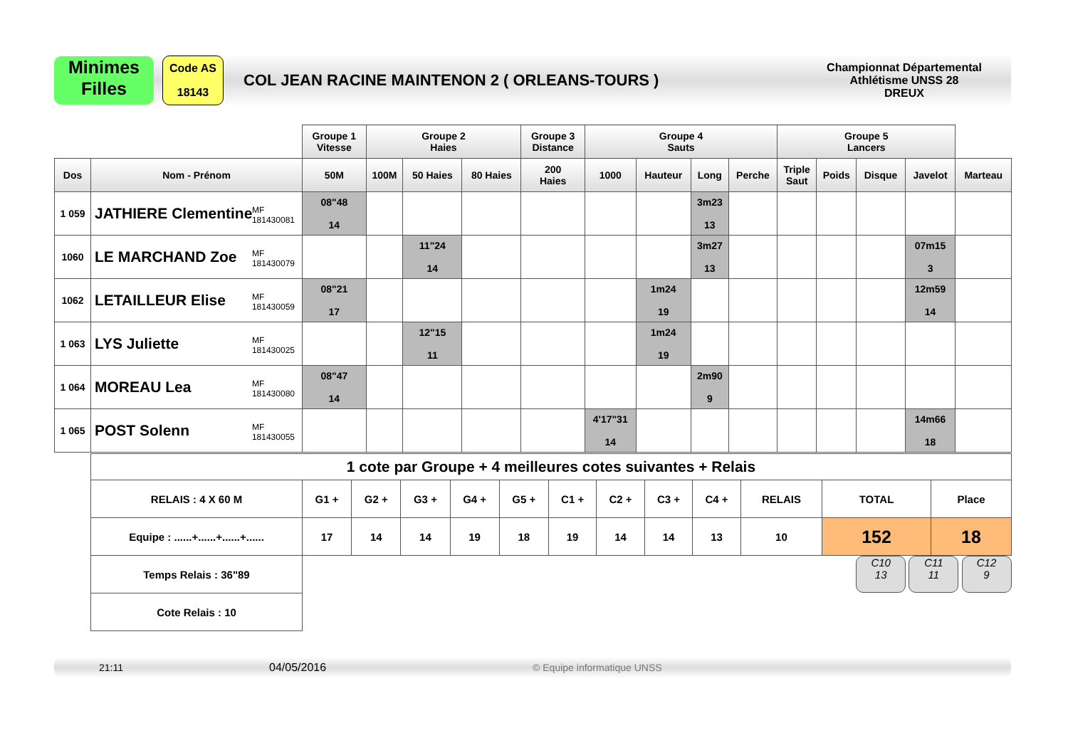Minimes
Filles
Code AS
18143
COL JEAN RACINE MAINTENON 2 ( ORLEANS-TOURS )
Championnat Départemental
Athlétisme UNSS 28
DREUX
| | | Groupe 1 Vitesse | | | Groupe 2 Haies | | | Groupe 3 Distance | Groupe 4 Sauts | | | | Groupe 5 Lancers | | |
| Dos | Nom - Prénom | 50M | 100M | 50 Haies | 80 Haies | 200 Haies | 1000 | Hauteur | Long | Perche | Triple Saut | Poids | Disque | Javelot | Marteau |
| 1 059 | JATHIERE Clementine MF 181430081 | 08"48 14 | | | | | | | 3m23 13 | | | | | | |
| 1060 | LE MARCHAND Zoe MF 181430079 | | | 11"24 14 | | | | | 3m27 13 | | | | | 07m15 3 | |
| 1062 | LETAILLEUR Elise MF 181430059 | 08"21 17 | | | | | | 1m24 19 | | | | | | 12m59 14 | |
| 1 063 | LYS Juliette MF 181430025 | | | 12"15 11 | | | | 1m24 19 | | | | | | | |
| 1 064 | MOREAU Lea MF 181430080 | 08"47 14 | | | | | | | 2m90 9 | | | | | | |
| 1 065 | POST Solenn MF 181430055 | | | | | | 4'17"31 14 | | | | | | | 14m66 18 | |
| 1 cote par Groupe + 4 meilleures cotes suivantes + Relais | | | | | | | | | | | | |
| RELAIS : 4 X 60 M | G1 + | G2 + | G3 + | G4 + | G5 + | C1 + | C2 + | C3 + | C4 + | RELAIS | TOTAL | Place |
| Equipe : ......+......+......+...... | 17 | 14 | 14 | 19 | 18 | 19 | 14 | 14 | 13 | 10 | 152 | 18 |
| Temps Relais : 36"89 | | | | | | | | | | | C10 13 C11 11 C12 9 | |
| Cote Relais : 10 | | | | | | | | | | | | |
21:11 04/05/2016 © Equipe informatique UNSS